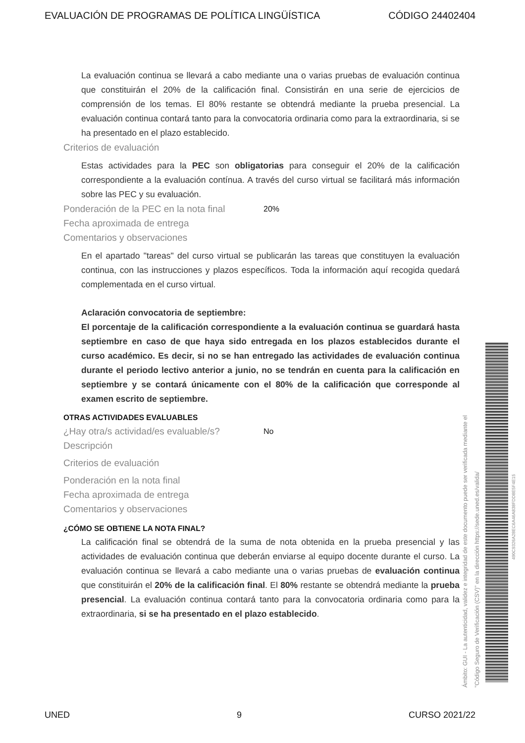EVALUACIÓN DE PROGRAMAS DE POLÍTICA LINGÜÍSTICA CÓDIGO 24402404
La evaluación continua se llevará a cabo mediante una o varias pruebas de evaluación continua que constituirán el 20% de la calificación final. Consistirán en una serie de ejercicios de comprensión de los temas. El 80% restante se obtendrá mediante la prueba presencial. La evaluación continua contará tanto para la convocatoria ordinaria como para la extraordinaria, si se ha presentado en el plazo establecido.
Criterios de evaluación
Estas actividades para la PEC son obligatorias para conseguir el 20% de la calificación correspondiente a la evaluación contínua. A través del curso virtual se facilitará más información sobre las PEC y su evaluación.
Ponderación de la PEC en la nota final 20%
Fecha aproximada de entrega
Comentarios y observaciones
En el apartado "tareas" del curso virtual se publicarán las tareas que constituyen la evaluación continua, con las instrucciones y plazos específicos. Toda la información aquí recogida quedará complementada en el curso virtual.
Aclaración convocatoria de septiembre:
El porcentaje de la calificación correspondiente a la evaluación continua se guardará hasta septiembre en caso de que haya sido entregada en los plazos establecidos durante el curso académico. Es decir, si no se han entregado las actividades de evaluación continua durante el periodo lectivo anterior a junio, no se tendrán en cuenta para la calificación en septiembre y se contará únicamente con el 80% de la calificación que corresponde al examen escrito de septiembre.
OTRAS ACTIVIDADES EVALUABLES
¿Hay otra/s actividad/es evaluable/s? No
Descripción
Criterios de evaluación
Ponderación en la nota final
Fecha aproximada de entrega
Comentarios y observaciones
¿CÓMO SE OBTIENE LA NOTA FINAL?
La calificación final se obtendrá de la suma de nota obtenida en la prueba presencial y las actividades de evaluación continua que deberán enviarse al equipo docente durante el curso. La evaluación continua se llevará a cabo mediante una o varias pruebas de evaluación continua que constituirán el 20% de la calificación final. El 80% restante se obtendrá mediante la prueba presencial. La evaluación continua contará tanto para la convocatoria ordinaria como para la extraordinaria, si se ha presentado en el plazo establecido.
Ámbito: GUI - La autenticidad, validez e integridad de este documento puede ser verificada mediante el "Código Seguro de Verificación (CSV)" en la dirección https://sede.uned.es/valida/
490C9326A28EC6A46A838FDD8E5F4E15
UNED 9 CURSO 2021/22